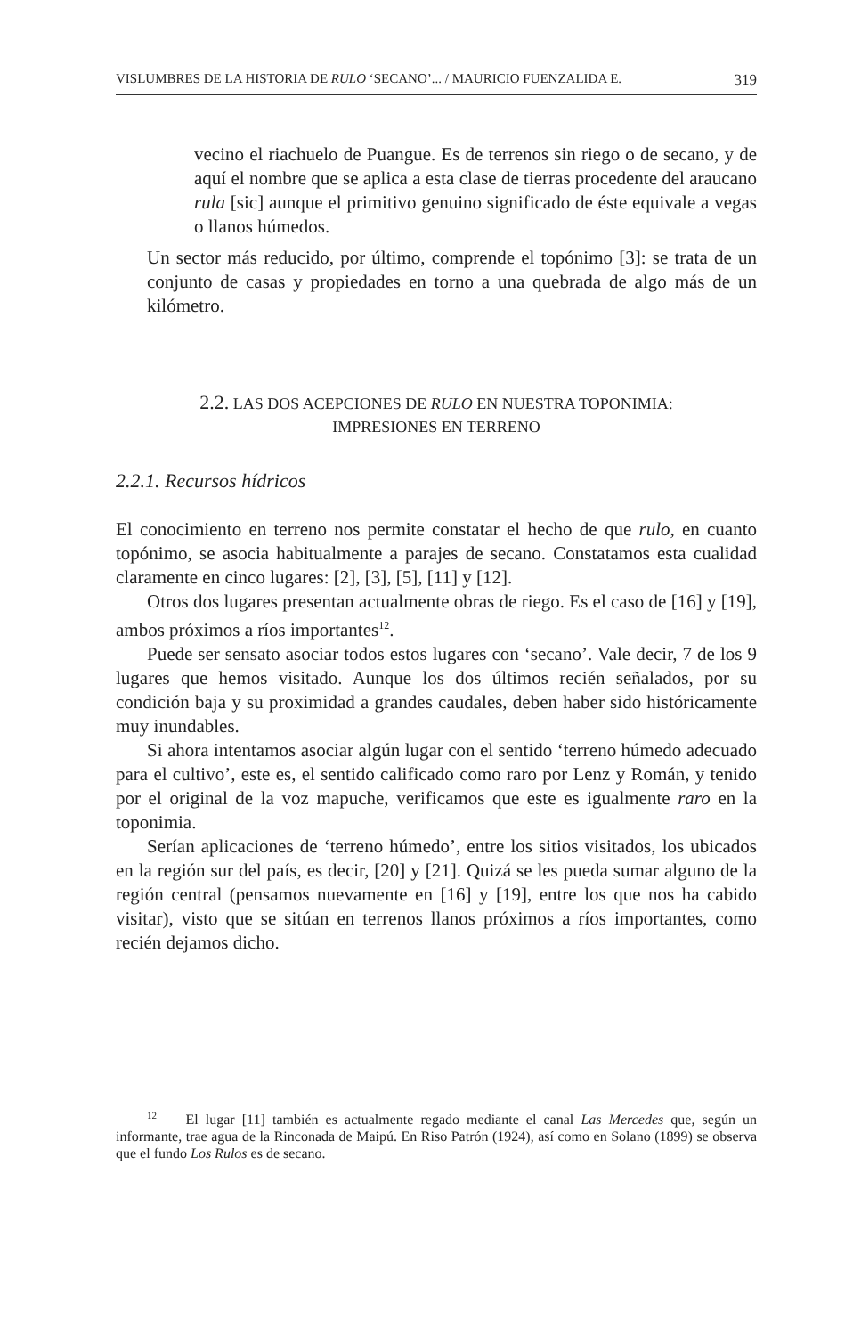VISLUMBRES DE LA HISTORIA DE RULO ‘SECANO’... / MAURICIO FUENZALIDA E. 319
vecino el riachuelo de Puangue. Es de terrenos sin riego o de secano, y de aquí el nombre que se aplica a esta clase de tierras procedente del araucano rula [sic] aunque el primitivo genuino significado de éste equivale a vegas o llanos húmedos.
Un sector más reducido, por último, comprende el topónimo [3]: se trata de un conjunto de casas y propiedades en torno a una quebrada de algo más de un kilómetro.
2.2. LAS DOS ACEPCIONES DE RULO EN NUESTRA TOPONIMIA:
IMPRESIONES EN TERRENO
2.2.1. Recursos hídricos
El conocimiento en terreno nos permite constatar el hecho de que rulo, en cuanto topónimo, se asocia habitualmente a parajes de secano. Constatamos esta cualidad claramente en cinco lugares: [2], [3], [5], [11] y [12].
Otros dos lugares presentan actualmente obras de riego. Es el caso de [16] y [19], ambos próximos a ríos importantes<sup>12</sup>.
Puede ser sensato asociar todos estos lugares con ‘secano’. Vale decir, 7 de los 9 lugares que hemos visitado. Aunque los dos últimos recién señalados, por su condición baja y su proximidad a grandes caudales, deben haber sido históricamente muy inundables.
Si ahora intentamos asociar algún lugar con el sentido ‘terreno húmedo adecuado para el cultivo’, este es, el sentido calificado como raro por Lenz y Román, y tenido por el original de la voz mapuche, verificamos que este es igualmente raro en la toponimia.
Serían aplicaciones de ‘terreno húmedo’, entre los sitios visitados, los ubicados en la región sur del país, es decir, [20] y [21]. Quizá se les pueda sumar alguno de la región central (pensamos nuevamente en [16] y [19], entre los que nos ha cabido visitar), visto que se sitúan en terrenos llanos próximos a ríos importantes, como recién dejamos dicho.
<sup>12</sup> El lugar [11] también es actualmente regado mediante el canal Las Mercedes que, según un informante, trae agua de la Rinconada de Maipú. En Riso Patrón (1924), así como en Solano (1899) se observa que el fundo Los Rulos es de secano.